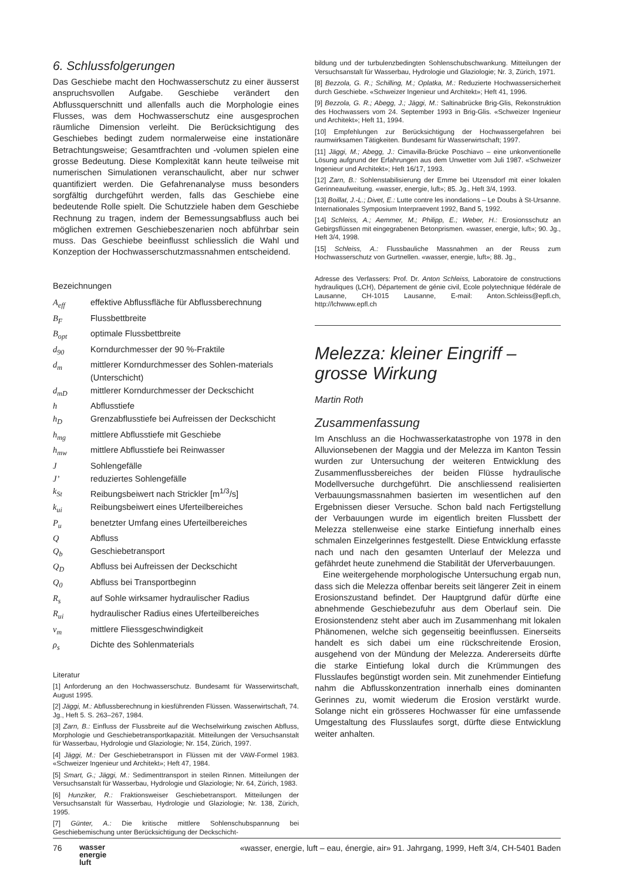6. Schlussfolgerungen
Das Geschiebe macht den Hochwasserschutz zu einer äusserst anspruchsvollen Aufgabe. Geschiebe verändert den Abflussquerschnitt und allenfalls auch die Morphologie eines Flusses, was dem Hochwasserschutz eine ausgesprochen räumliche Dimension verleiht. Die Berücksichtigung des Geschiebes bedingt zudem normalerweise eine instationäre Betrachtungsweise; Gesamtfrachten und -volumen spielen eine grosse Bedeutung. Diese Komplexität kann heute teilweise mit numerischen Simulationen veranschaulicht, aber nur schwer quantifiziert werden. Die Gefahrenanalyse muss besonders sorgfältig durchgeführt werden, falls das Geschiebe eine bedeutende Rolle spielt. Die Schutzziele haben dem Geschiebe Rechnung zu tragen, indem der Bemessungsabfluss auch bei möglichen extremen Geschiebeszenarien noch abführbar sein muss. Das Geschiebe beeinflusst schliesslich die Wahl und Konzeption der Hochwasserschutzmassnahmen entscheidend.
Bezeichnungen
| A<sub>eff</sub> | effektive Abflussfläche für Abflussberechnung |
| B<sub>F</sub> | Flussbettbreite |
| B<sub>opt</sub> | optimale Flussbettbreite |
| d<sub>90</sub> | Korndurchmesser der 90 %-Fraktile |
| d<sub>m</sub> | mittlerer Korndurchmesser des Sohlen-materials (Unterschicht) |
| d<sub>mD</sub> | mittlerer Korndurchmesser der Deckschicht |
| h | Abflusstiefe |
| h<sub>D</sub> | Grenzabflusstiefe bei Aufreissen der Deckschicht |
| h<sub>mg</sub> | mittlere Abflusstiefe mit Geschiebe |
| h<sub>mw</sub> | mittlere Abflusstiefe bei Reinwasser |
| J | Sohlengefälle |
| J’ | reduziertes Sohlengefälle |
| k<sub>St</sub> | Reibungsbeiwert nach Strickler [m<sup>1/3</sup>/s] |
| k<sub>ui</sub> | Reibungsbeiwert eines Uferteilbereiches |
| P<sub>u</sub> | benetzter Umfang eines Uferteilbereiches |
| Q | Abfluss |
| Q<sub>b</sub> | Geschiebetransport |
| Q<sub>D</sub> | Abfluss bei Aufreissen der Deckschicht |
| Q<sub>0</sub> | Abfluss bei Transportbeginn |
| R<sub>s</sub> | auf Sohle wirksamer hydraulischer Radius |
| R<sub>ui</sub> | hydraulischer Radius eines Uferteilbereiches |
| v<sub>m</sub> | mittlere Fliessgeschwindigkeit |
| ρ<sub>s</sub> | Dichte des Sohlenmaterials |
Literatur
[1] Anforderung an den Hochwasserschutz. Bundesamt für Wasserwirtschaft, August 1995.
[2] Jäggi, M.: Abflussberechnung in kiesführenden Flüssen. Wasserwirtschaft, 74. Jg., Heft 5. S. 263–267, 1984.
[3] Zarn, B.: Einfluss der Flussbreite auf die Wechselwirkung zwischen Abfluss, Morphologie und Geschiebetransportkapazität. Mitteilungen der Versuchsanstalt für Wasserbau, Hydrologie und Glaziologie; Nr. 154, Zürich, 1997.
[4] Jäggi, M.: Der Geschiebetransport in Flüssen mit der VAW-Formel 1983. «Schweizer Ingenieur und Architekt»; Heft 47, 1984.
[5] Smart, G.; Jäggi, M.: Sedimenttransport in steilen Rinnen. Mitteilungen der Versuchsanstalt für Wasserbau, Hydrologie und Glaziologie; Nr. 64, Zürich, 1983.
[6] Hunziker, R.: Fraktionsweiser Geschiebetransport. Mitteilungen der Versuchsanstalt für Wasserbau, Hydrologie und Glaziologie; Nr. 138, Zürich, 1995.
[7] Günter, A.: Die kritische mittlere Sohlenschubspannung bei Geschiebemischung unter Berücksichtigung der Deckschicht-
bildung und der turbulenzbedingten Sohlenschubschwankung. Mitteilungen der Versuchsanstalt für Wasserbau, Hydrologie und Glaziologie; Nr. 3, Zürich, 1971.
[8] Bezzola, G. R.; Schilling, M.; Oplatka, M.: Reduzierte Hochwassersicherheit durch Geschiebe. «Schweizer Ingenieur und Architekt»; Heft 41, 1996.
[9] Bezzola, G. R.; Abegg, J.; Jäggi, M.: Saltinabrücke Brig-Glis, Rekonstruktion des Hochwassers vom 24. September 1993 in Brig-Glis. «Schweizer Ingenieur und Architekt»; Heft 11, 1994.
[10] Empfehlungen zur Berücksichtigung der Hochwassergefahren bei raumwirksamen Tätigkeiten. Bundesamt für Wasserwirtschaft; 1997.
[11] Jäggi, M.; Abegg, J.: Cimavilla-Brücke Poschiavo – eine unkonventionelle Lösung aufgrund der Erfahrungen aus dem Unwetter vom Juli 1987. «Schweizer Ingenieur und Architekt»; Heft 16/17, 1993.
[12] Zarn, B.: Sohlenstabilisierung der Emme bei Utzensdorf mit einer lokalen Gerinneaufweitung. «wasser, energie, luft»; 85. Jg., Heft 3/4, 1993.
[13] Boillat, J.-L.; Divet, E.: Lutte contre les inondations – Le Doubs à St-Ursanne. Internationales Symposium Interpraevent 1992, Band 5, 1992.
[14] Schleiss, A.; Aemmer, M.; Philipp, E.; Weber, H.: Erosionsschutz an Gebirgsflüssen mit eingegrabenen Betonprismen. «wasser, energie, luft»; 90. Jg., Heft 3/4, 1998.
[15] Schleiss, A.: Flussbauliche Massnahmen an der Reuss zum Hochwasserschutz von Gurtnellen. «wasser, energie, luft»; 88. Jg.,
Adresse des Verfassers: Prof. Dr. Anton Schleiss, Laboratoire de constructions hydrauliques (LCH), Département de génie civil, Ecole polytechnique fédérale de Lausanne, CH-1015 Lausanne, E-mail: Anton.Schleiss@epfl.ch, http://lchwww.epfl.ch
Melezza: kleiner Eingriff – grosse Wirkung
Martin Roth
Zusammenfassung
Im Anschluss an die Hochwasserkatastrophe von 1978 in den Alluvionsebenen der Maggia und der Melezza im Kanton Tessin wurden zur Untersuchung der weiteren Entwicklung des Zusammenflussbereiches der beiden Flüsse hydraulische Modellversuche durchgeführt. Die anschliessend realisierten Verbauungsmassnahmen basierten im wesentlichen auf den Ergebnissen dieser Versuche. Schon bald nach Fertigstellung der Verbauungen wurde im eigentlich breiten Flussbett der Melezza stellenweise eine starke Eintiefung innerhalb eines schmalen Einzelgerinnes festgestellt. Diese Entwicklung erfasste nach und nach den gesamten Unterlauf der Melezza und gefährdet heute zunehmend die Stabilität der Uferverbauungen.
Eine weitergehende morphologische Untersuchung ergab nun, dass sich die Melezza offenbar bereits seit längerer Zeit in einem Erosionszustand befindet. Der Hauptgrund dafür dürfte eine abnehmende Geschiebezufuhr aus dem Oberlauf sein. Die Erosionstendenz steht aber auch im Zusammenhang mit lokalen Phänomenen, welche sich gegenseitig beeinflussen. Einerseits handelt es sich dabei um eine rückschreitende Erosion, ausgehend von der Mündung der Melezza. Andererseits dürfte die starke Eintiefung lokal durch die Krümmungen des Flusslaufes begünstigt worden sein. Mit zunehmender Eintiefung nahm die Abflusskonzentration innerhalb eines dominanten Gerinnes zu, womit wiederum die Erosion verstärkt wurde. Solange nicht ein grösseres Hochwasser für eine umfassende Umgestaltung des Flusslaufes sorgt, dürfte diese Entwicklung weiter anhalten.
76 wasser
energie
luft «wasser, energie, luft – eau, énergie, air» 91. Jahrgang, 1999, Heft 3/4, CH-5401 Baden